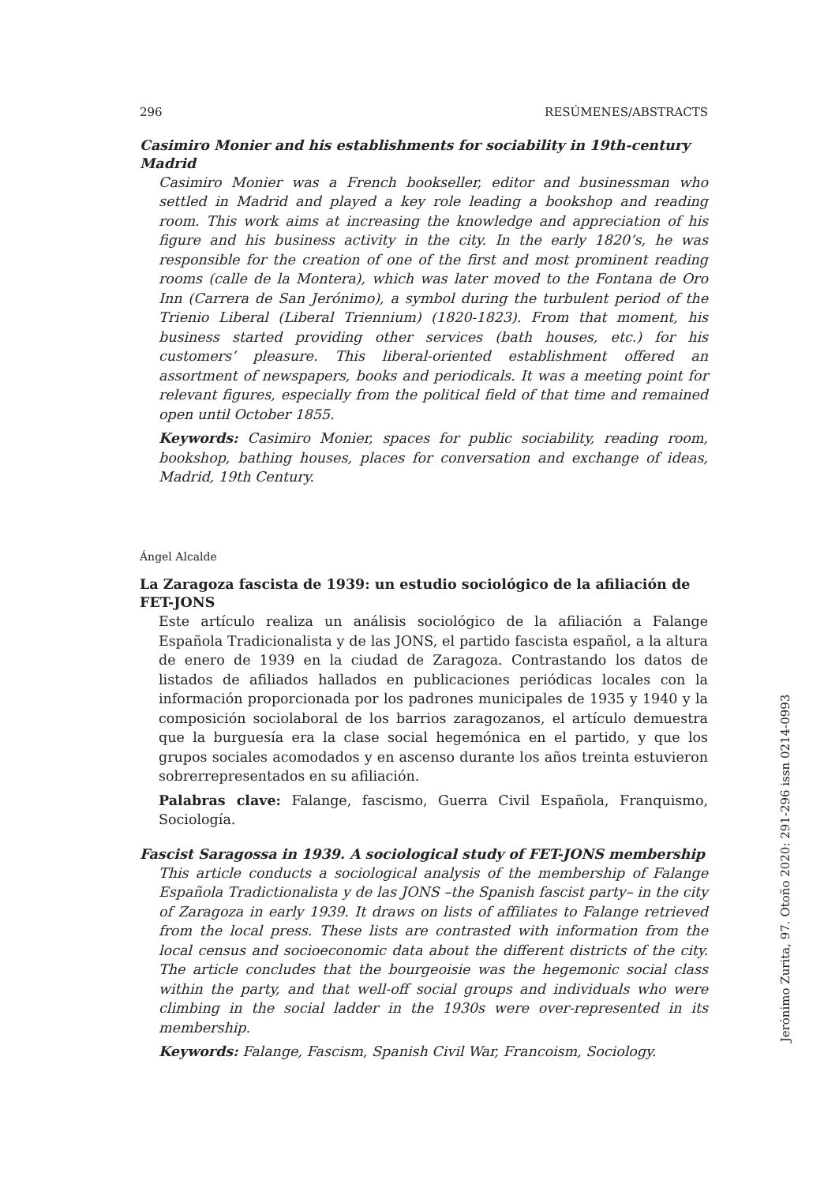296 RESÚMENES/ABSTRACTS
Casimiro Monier and his establishments for sociability in 19th-century Madrid
Casimiro Monier was a French bookseller, editor and businessman who settled in Madrid and played a key role leading a bookshop and reading room. This work aims at increasing the knowledge and appreciation of his figure and his business activity in the city. In the early 1820’s, he was responsible for the creation of one of the first and most prominent reading rooms (calle de la Montera), which was later moved to the Fontana de Oro Inn (Carrera de San Jerónimo), a symbol during the turbulent period of the Trienio Liberal (Liberal Triennium) (1820-1823). From that moment, his business started providing other services (bath houses, etc.) for his customers’ pleasure. This liberal-oriented establishment offered an assortment of newspapers, books and periodicals. It was a meeting point for relevant figures, especially from the political field of that time and remained open until October 1855.
Keywords: Casimiro Monier, spaces for public sociability, reading room, bookshop, bathing houses, places for conversation and exchange of ideas, Madrid, 19th Century.
Ángel Alcalde
La Zaragoza fascista de 1939: un estudio sociológico de la afiliación de FET-JONS
Este artículo realiza un análisis sociológico de la afiliación a Falange Española Tradicionalista y de las JONS, el partido fascista español, a la altura de enero de 1939 en la ciudad de Zaragoza. Contrastando los datos de listados de afiliados hallados en publicaciones periódicas locales con la información proporcionada por los padrones municipales de 1935 y 1940 y la composición sociolaboral de los barrios zaragozanos, el artículo demuestra que la burguesía era la clase social hegemónica en el partido, y que los grupos sociales acomodados y en ascenso durante los años treinta estuvieron sobrerrepresentados en su afiliación.
Palabras clave: Falange, fascismo, Guerra Civil Española, Franquismo, Sociología.
Fascist Saragossa in 1939. A sociological study of FET-JONS membership
This article conducts a sociological analysis of the membership of Falange Española Tradictionalista y de las JONS –the Spanish fascist party– in the city of Zaragoza in early 1939. It draws on lists of affiliates to Falange retrieved from the local press. These lists are contrasted with information from the local census and socioeconomic data about the different districts of the city. The article concludes that the bourgeoisie was the hegemonic social class within the party, and that well-off social groups and individuals who were climbing in the social ladder in the 1930s were over-represented in its membership.
Keywords: Falange, Fascism, Spanish Civil War, Francoism, Sociology.
Jerónimo Zurita, 97. Otoño 2020: 291-296 issn 0214-0993